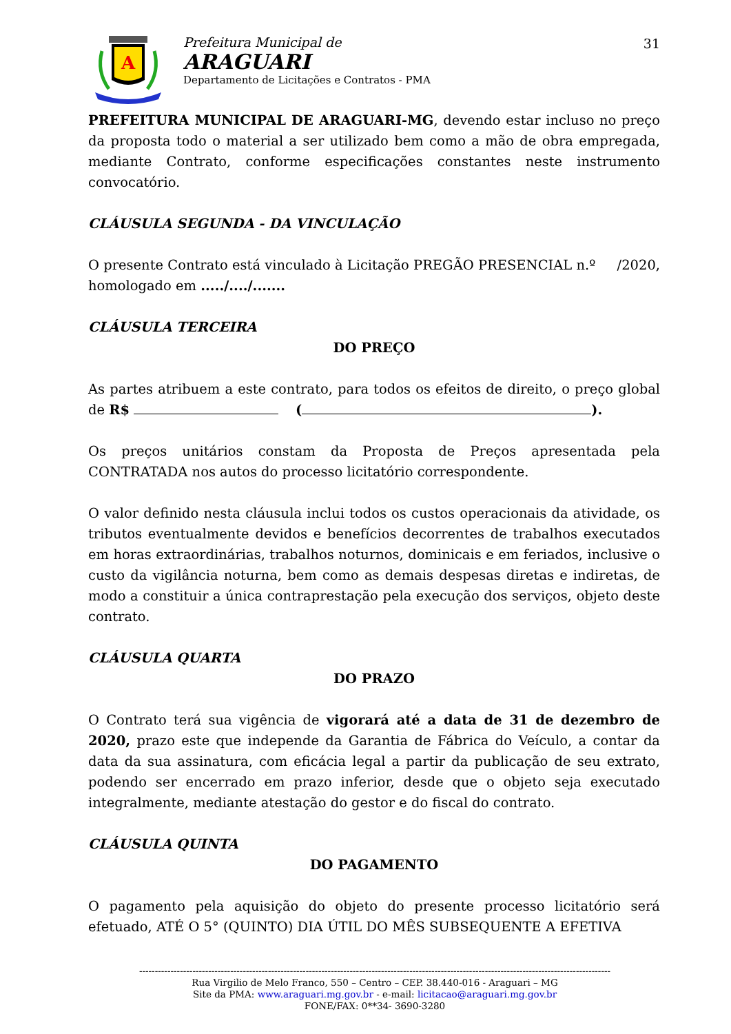A
Prefeitura Municipal de
ARAGUARI
Departamento de Licitações e Contratos - PMA
31
PREFEITURA MUNICIPAL DE ARAGUARI-MG, devendo estar incluso no preço da proposta todo o material a ser utilizado bem como a mão de obra empregada, mediante Contrato, conforme especificações constantes neste instrumento convocatório.
CLÁUSULA SEGUNDA - DA VINCULAÇÃO
O presente Contrato está vinculado à Licitação PREGÃO PRESENCIAL n.º /2020, homologado em ...../..../.......
CLÁUSULA TERCEIRA
DO PREÇO
As partes atribuem a este contrato, para todos os efeitos de direito, o preço global de R$ ( ).
Os preços unitários constam da Proposta de Preços apresentada pela CONTRATADA nos autos do processo licitatório correspondente.
O valor definido nesta cláusula inclui todos os custos operacionais da atividade, os tributos eventualmente devidos e benefícios decorrentes de trabalhos executados em horas extraordinárias, trabalhos noturnos, dominicais e em feriados, inclusive o custo da vigilância noturna, bem como as demais despesas diretas e indiretas, de modo a constituir a única contraprestação pela execução dos serviços, objeto deste contrato.
CLÁUSULA QUARTA
DO PRAZO
O Contrato terá sua vigência de vigorará até a data de 31 de dezembro de 2020, prazo este que independe da Garantia de Fábrica do Veículo, a contar da data da sua assinatura, com eficácia legal a partir da publicação de seu extrato, podendo ser encerrado em prazo inferior, desde que o objeto seja executado integralmente, mediante atestação do gestor e do fiscal do contrato.
CLÁUSULA QUINTA
DO PAGAMENTO
O pagamento pela aquisição do objeto do presente processo licitatório será efetuado, ATÉ O 5° (QUINTO) DIA ÚTIL DO MÊS SUBSEQUENTE A EFETIVA
------------------------------------------------------------------------------------------------------------------------------------------------------
Rua Virgilio de Melo Franco, 550 – Centro – CEP. 38.440-016 - Araguari – MG
Site da PMA: www.araguari.mg.gov.br - e-mail: licitacao@araguari.mg.gov.br
FONE/FAX: 0**34- 3690-3280